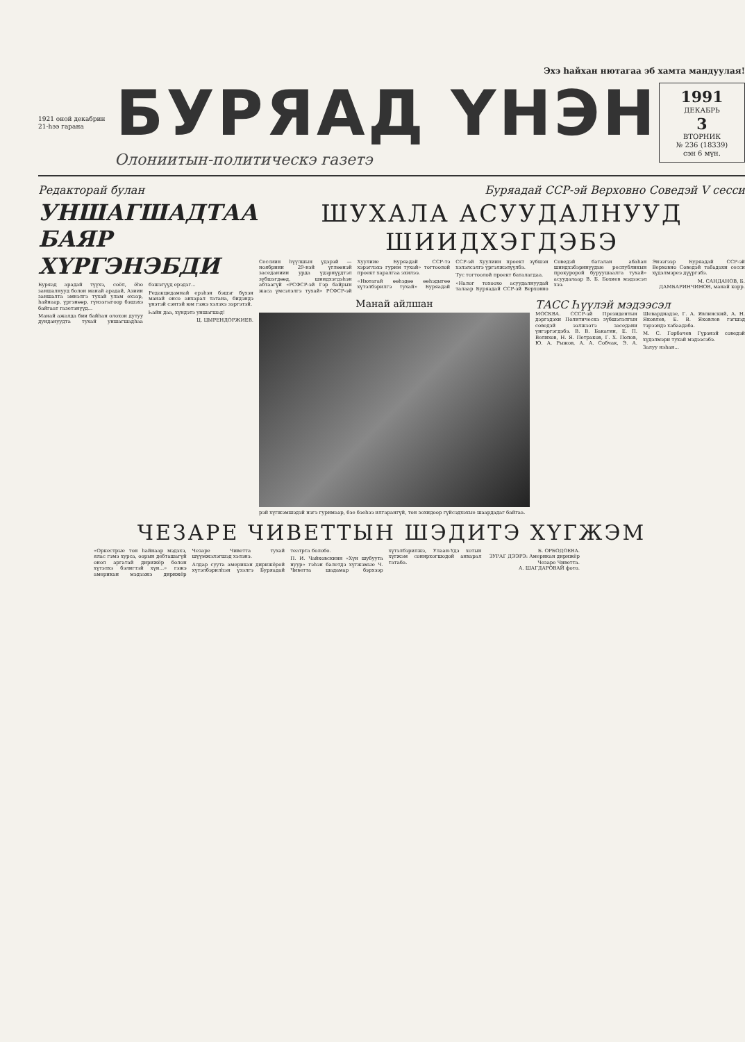Эхэ һайхан нютагаа эб хамта мандуулая!
1921 оной декабрин 21-һээ гарана
БУРЯАД ҮНЭН
Олониитын-политическэ газетэ
1991
ДЕКАБРЬ
3
ВТОРНИК
№ 236 (18339)
сэн 6 мүн.
Редакторай булан
УНШАГШАДТАА БАЯР ХҮРГЭНЭБДИ
Буряад арадай түүхэ, соёл, ёһо заншалнууд болон манай арадай, Азиин заншалта эмнэлгэ тухай улам ехээр, һайнаар, үргэнөөр, гүнзэгыгоор бэшэхэ байгаат газетэнүүд...
Манай ажалда бии байһан олохон дутуу дундануудта тухай уншагшадһаа бэшэгүүд ерэдэг...
Редакцидамнай ерэһэн бэшэг бүхэн манай онсо анхарал татана, бидэндэ үнэтэй сэнтэй юм гэжэ хэлэхэ зэргэтэй.
Һайн даа, хүндэтэ уншагшад!
Ц. ЦЫРЕНДОРЖИЕВ.
Буряадай ССР-эй Верховно Соведэй V сесси
ШУХАЛА АСУУДАЛНУУД ШИИДХЭГДЭБЭ
Сессиин һүүлшын үдэрэй — ноябриин 29-нэй үглөөнэй заседаниин урда үдэрнүүдтэл зүбшэгдөөд, шиидхэгдэһэн абтаагүй «РСФСР-эй Гэр байрын жаса үмсэлэлгэ тухай» РСФСР-эй Хуулиие Буряадай ССР-тэ хэрэглэхэ гурим тухай» тогтоолой проект харалгаа эхилээ.
«Нютагай өөһэдөө өөһэдыгөө хүтэлбэрилгэ тухай» Буряадай ССР-эй Хуулиин проект зүбшэн хэлэлсэлгэ үргэлжэлүүлбэ.
Тус тогтоолой проект баталагдаа.
«Налог тохоохо асуудалнуудай талаар Буряадай ССР-эй Верховно Соведэй баталан абаһан шиидхэбэринүүдые республикын прокуророй буруушаалга тухай» асуудалаар В. Б. Бохиев мэдээсэл хээ.
Энээгээр Буряадай ССР-эй Верховно Соведэй табадахи сесси хүдэлмэреэ дүүргэбэ.
М. САНДАНОВ, Б. ДАМБАРИНЧИНОВ, манай корр.
Манай айлшан
рэй хүгжэмшэдэй нэгэ гуримаар, бэе бэеһээ илгарангүй, тон зохидоор гүйсэдхэхые шаардадаг байгаа.
ТАСС Һүүлэй мэдээсэл
МОСКВА. СССР-эй Президентын дэргэдэхи Политическэ зүбшэлэлгын соведэй ээлжээтэ заседани үнгэргэгдэбэ. В. В. Бакатин, Е. П. Велихов, Н. Я. Петраков, Г. Х. Попов, Ю. А. Рыжов, А. А. Собчак, Э. А. Шеварднадзе, Г. А. Явлинский, А. Н. Яковлев, Е. В. Яковлев гэгшэд тэрээндэ хабаадаба.
М. С. Горбачев Гүрэнэй соведэй хүдэлмэри тухай мэдээсэбэ.
Залуу нэһан...
ЧЕЗАРЕ ЧИВЕТТЫН ШЭДИТЭ ХҮГЖЭМ
«Оркестрые тон һайнаар мэдэхэ, ялас гэмэ хурса, оорын дебташагүй онол аргатай дирижёр болон хүтэлхэ бэлигтэй хүн...» гэжэ американ мэдээжэ дирижёр Чезаре Чиветта тухай шүүмжэлэгшэд хэлэнэ.
Алдар суута американ дирижёрой хүтэлбэрилһэн үзэлгэ Буряадай театрта болобо.
П. И. Чайковскиин «Хүн шубуута нуур» гэһэн балетдэ хүгжэмые Ч. Чиветта шадамар бэрхээр хүтэлбэрилжэ, Улаан-Үдэ хотын хүгжэм сонирхогшодой анхарал татаба.
Б. ОРБОДОЕВА.
ЗУРАГ ДЭЭРЭ: Американ дирижёр Чезаре Чиветта.
А. ШАГДАРОВАЙ фото.